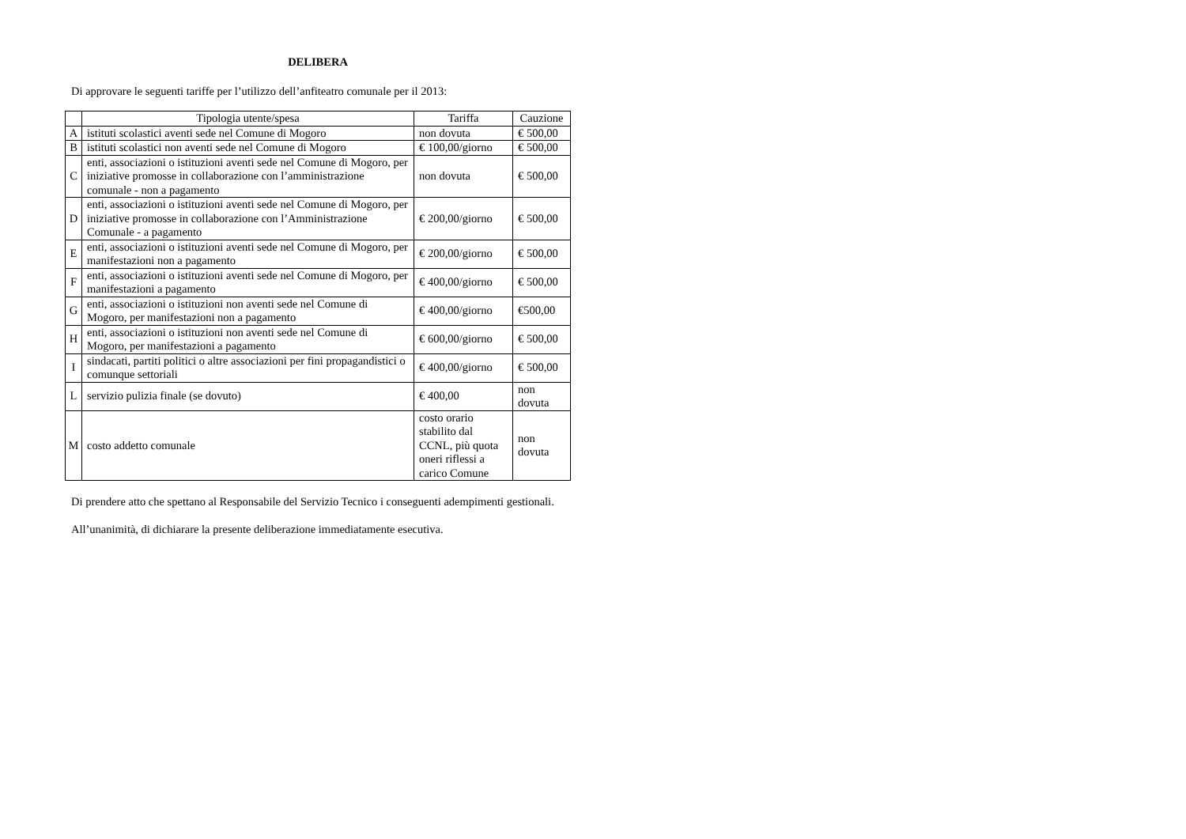DELIBERA
Di approvare le seguenti tariffe per l’utilizzo dell’anfiteatro comunale per il 2013:
| | Tipologia utente/spesa | Tariffa | Cauzione |
| --- | --- | --- | --- |
| A | istituti scolastici aventi sede nel Comune di Mogoro | non dovuta | € 500,00 |
| B | istituti scolastici non aventi sede nel Comune di Mogoro | € 100,00/giorno | € 500,00 |
| C | enti, associazioni o istituzioni aventi sede nel Comune di Mogoro, per iniziative promosse in collaborazione con l’amministrazione comunale - non a pagamento | non dovuta | € 500,00 |
| D | enti, associazioni o istituzioni aventi sede nel Comune di Mogoro, per iniziative promosse in collaborazione con l’Amministrazione Comunale - a pagamento | € 200,00/giorno | € 500,00 |
| E | enti, associazioni o istituzioni aventi sede nel Comune di Mogoro, per manifestazioni non a pagamento | € 200,00/giorno | € 500,00 |
| F | enti, associazioni o istituzioni aventi sede nel Comune di Mogoro, per manifestazioni a pagamento | € 400,00/giorno | € 500,00 |
| G | enti, associazioni o istituzioni non aventi sede nel Comune di Mogoro, per manifestazioni non a pagamento | € 400,00/giorno | €500,00 |
| H | enti, associazioni o istituzioni non aventi sede nel Comune di Mogoro, per manifestazioni a pagamento | € 600,00/giorno | € 500,00 |
| I | sindacati, partiti politici o altre associazioni per fini propagandistici o comunque settoriali | € 400,00/giorno | € 500,00 |
| L | servizio pulizia finale (se dovuto) | € 400,00 | non dovuta |
| M | costo addetto comunale | costo orario stabilito dal CCNL, più quota oneri riflessi a carico Comune | non dovuta |
Di prendere atto che spettano al Responsabile del Servizio Tecnico i conseguenti adempimenti gestionali.
All’unanimità, di dichiarare la presente deliberazione immediatamente esecutiva.